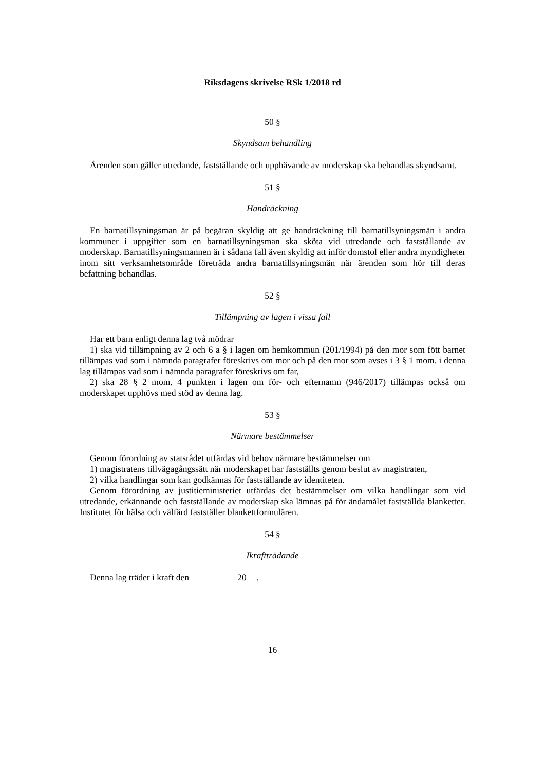Riksdagens skrivelse RSk 1/2018 rd
50 §
Skyndsam behandling
Ärenden som gäller utredande, fastställande och upphävande av moderskap ska behandlas skyndsamt.
51 §
Handräckning
En barnatillsyningsman är på begäran skyldig att ge handräckning till barnatillsyningsmän i andra kommuner i uppgifter som en barnatillsyningsman ska sköta vid utredande och fastställande av moderskap. Barnatillsyningsmannen är i sådana fall även skyldig att inför domstol eller andra myndigheter inom sitt verksamhetsområde företräda andra barnatillsyningsmän när ärenden som hör till deras befattning behandlas.
52 §
Tillämpning av lagen i vissa fall
Har ett barn enligt denna lag två mödrar
1) ska vid tillämpning av 2 och 6 a § i lagen om hemkommun (201/1994) på den mor som fött barnet tillämpas vad som i nämnda paragrafer föreskrivs om mor och på den mor som avses i 3 § 1 mom. i denna lag tillämpas vad som i nämnda paragrafer föreskrivs om far,
2) ska 28 § 2 mom. 4 punkten i lagen om för- och efternamn (946/2017) tillämpas också om moderskapet upphövs med stöd av denna lag.
53 §
Närmare bestämmelser
Genom förordning av statsrådet utfärdas vid behov närmare bestämmelser om
1) magistratens tillvägagångssätt när moderskapet har fastställts genom beslut av magistraten,
2) vilka handlingar som kan godkännas för fastställande av identiteten.
Genom förordning av justitieministeriet utfärdas det bestämmelser om vilka handlingar som vid utredande, erkännande och fastställande av moderskap ska lämnas på för ändamålet fastställda blanketter. Institutet för hälsa och välfärd fastställer blankettformulären.
54 §
Ikraftträdande
Denna lag träder i kraft den 20 .
16